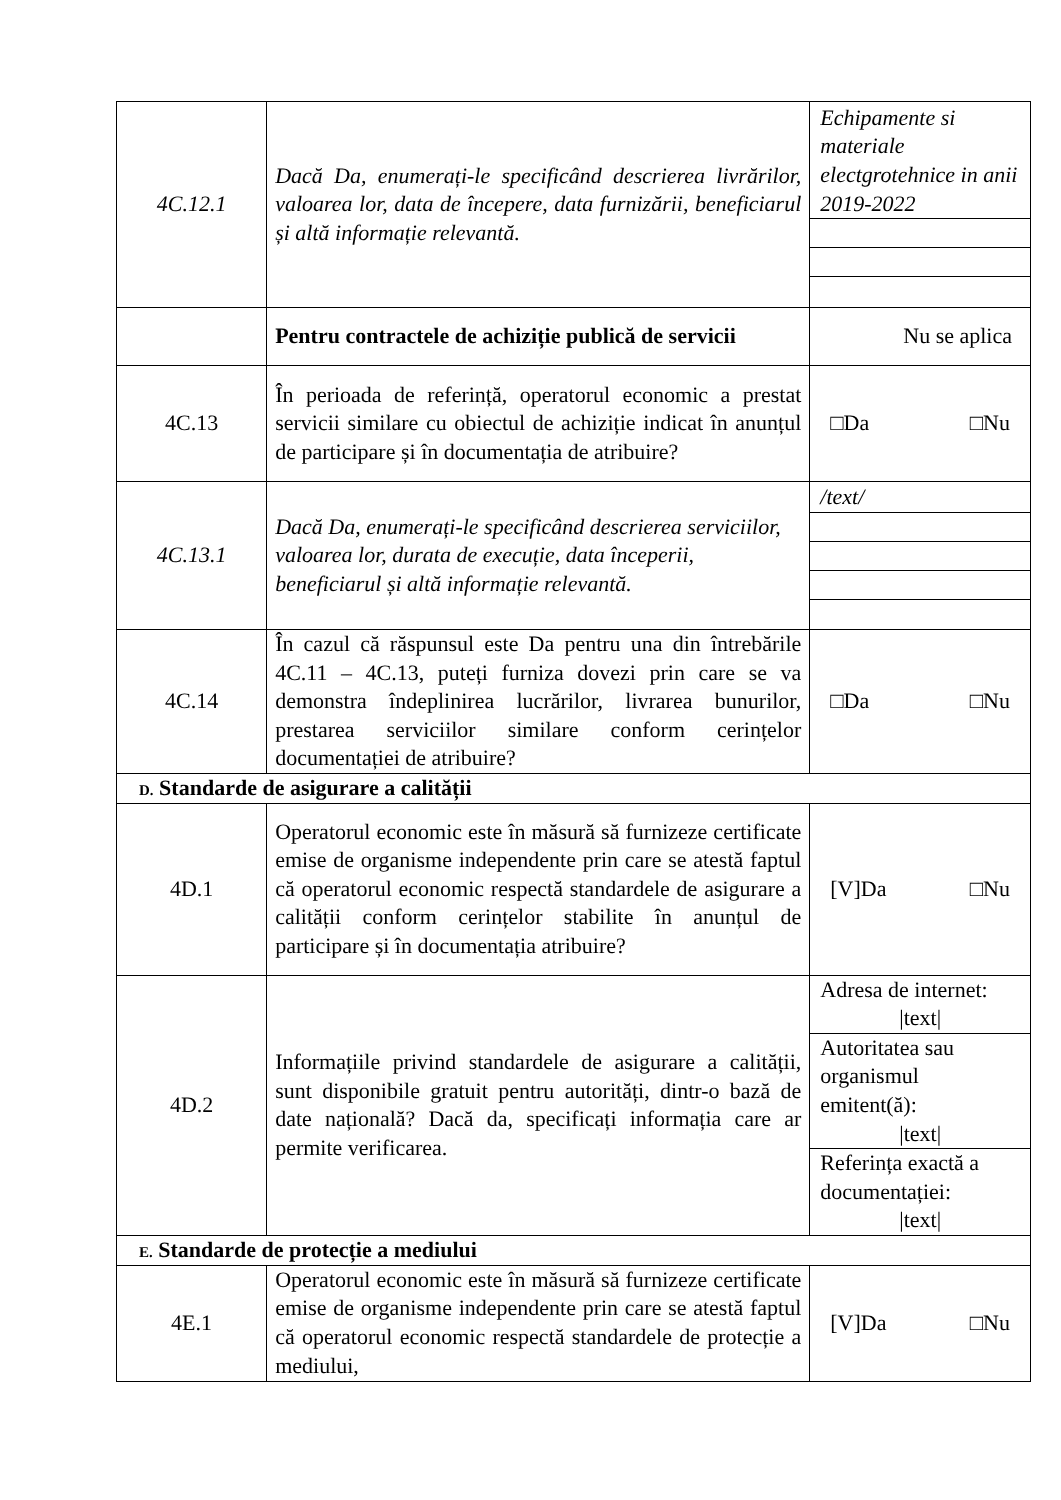| 4C.12.1 | Dacă Da, enumerați-le specificând descrierea livrărilor, valoarea lor, data de începere, data furnizării, beneficiarul și altă informație relevantă. | Echipamente si materiale electgrotehnice in anii 2019-2022 |
| | Pentru contractele de achiziție publică de servicii | Nu se aplica |
| 4C.13 | În perioada de referință, operatorul economic a prestat servicii similare cu obiectul de achiziție indicat în anunțul de participare și în documentația de atribuire? | □Da □Nu |
| 4C.13.1 | Dacă Da, enumerați-le specificând descrierea serviciilor, valoarea lor, durata de execuție, data începerii, beneficiarul și altă informație relevantă. | /text/ |
| 4C.14 | În cazul că răspunsul este Da pentru una din întrebările 4C.11 – 4C.13, puteți furniza dovezi prin care se va demonstra îndeplinirea lucrărilor, livrarea bunurilor, prestarea serviciilor similare conform cerințelor documentației de atribuire? | □Da □Nu |
| D. Standarde de asigurare a calității | | |
| 4D.1 | Operatorul economic este în măsură să furnizeze certificate emise de organisme independente prin care se atestă faptul că operatorul economic respectă standardele de asigurare a calității conform cerințelor stabilite în anunțul de participare și în documentația atribuire? | [V]Da □Nu |
| 4D.2 | Informațiile privind standardele de asigurare a calității, sunt disponibile gratuit pentru autorități, dintr-o bază de date națională? Dacă da, specificați informația care ar permite verificarea. | Adresa de internet: /text/ Autoritatea sau organismul emitent(ă): /text/ Referința exactă a documentației: /text/ |
| E. Standarde de protecție a mediului | | |
| 4E.1 | Operatorul economic este în măsură să furnizeze certificate emise de organisme independente prin care se atestă faptul că operatorul economic respectă standardele de protecție a mediului, | [V]Da □Nu |